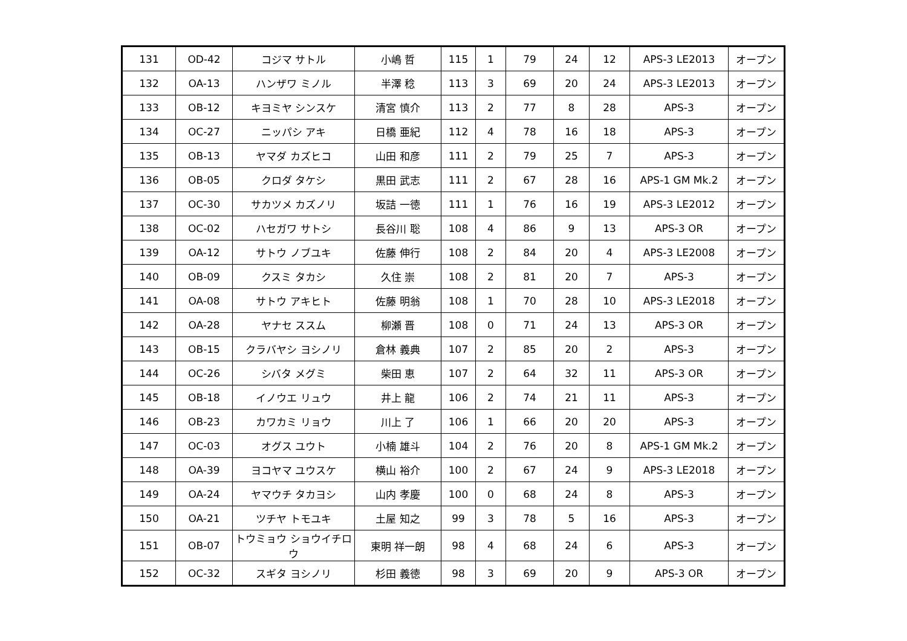| 131 | OD-42 | コジマ サトル | 小嶋 哲 | 115 | 1 | 79 | 24 | 12 | APS-3 LE2013 | オープン |
| 132 | OA-13 | ハンザワ ミノル | 半澤 稔 | 113 | 3 | 69 | 20 | 24 | APS-3 LE2013 | オープン |
| 133 | OB-12 | キヨミヤ シンスケ | 清宮 慎介 | 113 | 2 | 77 | 8 | 28 | APS-3 | オープン |
| 134 | OC-27 | ニッパシ アキ | 日橋 亜紀 | 112 | 4 | 78 | 16 | 18 | APS-3 | オープン |
| 135 | OB-13 | ヤマダ カズヒコ | 山田 和彦 | 111 | 2 | 79 | 25 | 7 | APS-3 | オープン |
| 136 | OB-05 | クロダ タケシ | 黒田 武志 | 111 | 2 | 67 | 28 | 16 | APS-1 GM Mk.2 | オープン |
| 137 | OC-30 | サカツメ カズノリ | 坂詰 一徳 | 111 | 1 | 76 | 16 | 19 | APS-3 LE2012 | オープン |
| 138 | OC-02 | ハセガワ サトシ | 長谷川 聡 | 108 | 4 | 86 | 9 | 13 | APS-3 OR | オープン |
| 139 | OA-12 | サトウ ノブユキ | 佐藤 伸行 | 108 | 2 | 84 | 20 | 4 | APS-3 LE2008 | オープン |
| 140 | OB-09 | クスミ タカシ | 久住 崇 | 108 | 2 | 81 | 20 | 7 | APS-3 | オープン |
| 141 | OA-08 | サトウ アキヒト | 佐藤 明翁 | 108 | 1 | 70 | 28 | 10 | APS-3 LE2018 | オープン |
| 142 | OA-28 | ヤナセ ススム | 柳瀬 晋 | 108 | 0 | 71 | 24 | 13 | APS-3 OR | オープン |
| 143 | OB-15 | クラバヤシ ヨシノリ | 倉林 義典 | 107 | 2 | 85 | 20 | 2 | APS-3 | オープン |
| 144 | OC-26 | シバタ メグミ | 柴田 恵 | 107 | 2 | 64 | 32 | 11 | APS-3 OR | オープン |
| 145 | OB-18 | イノウエ リュウ | 井上 龍 | 106 | 2 | 74 | 21 | 11 | APS-3 | オープン |
| 146 | OB-23 | カワカミ リョウ | 川上 了 | 106 | 1 | 66 | 20 | 20 | APS-3 | オープン |
| 147 | OC-03 | オグス ユウト | 小楠 雄斗 | 104 | 2 | 76 | 20 | 8 | APS-1 GM Mk.2 | オープン |
| 148 | OA-39 | ヨコヤマ ユウスケ | 横山 裕介 | 100 | 2 | 67 | 24 | 9 | APS-3 LE2018 | オープン |
| 149 | OA-24 | ヤマウチ タカヨシ | 山内 孝慶 | 100 | 0 | 68 | 24 | 8 | APS-3 | オープン |
| 150 | OA-21 | ツチヤ トモユキ | 土屋 知之 | 99 | 3 | 78 | 5 | 16 | APS-3 | オープン |
| 151 | OB-07 | トウミョウ ショウイチロウ | 東明 祥一朗 | 98 | 4 | 68 | 24 | 6 | APS-3 | オープン |
| 152 | OC-32 | スギタ ヨシノリ | 杉田 義徳 | 98 | 3 | 69 | 20 | 9 | APS-3 OR | オープン |